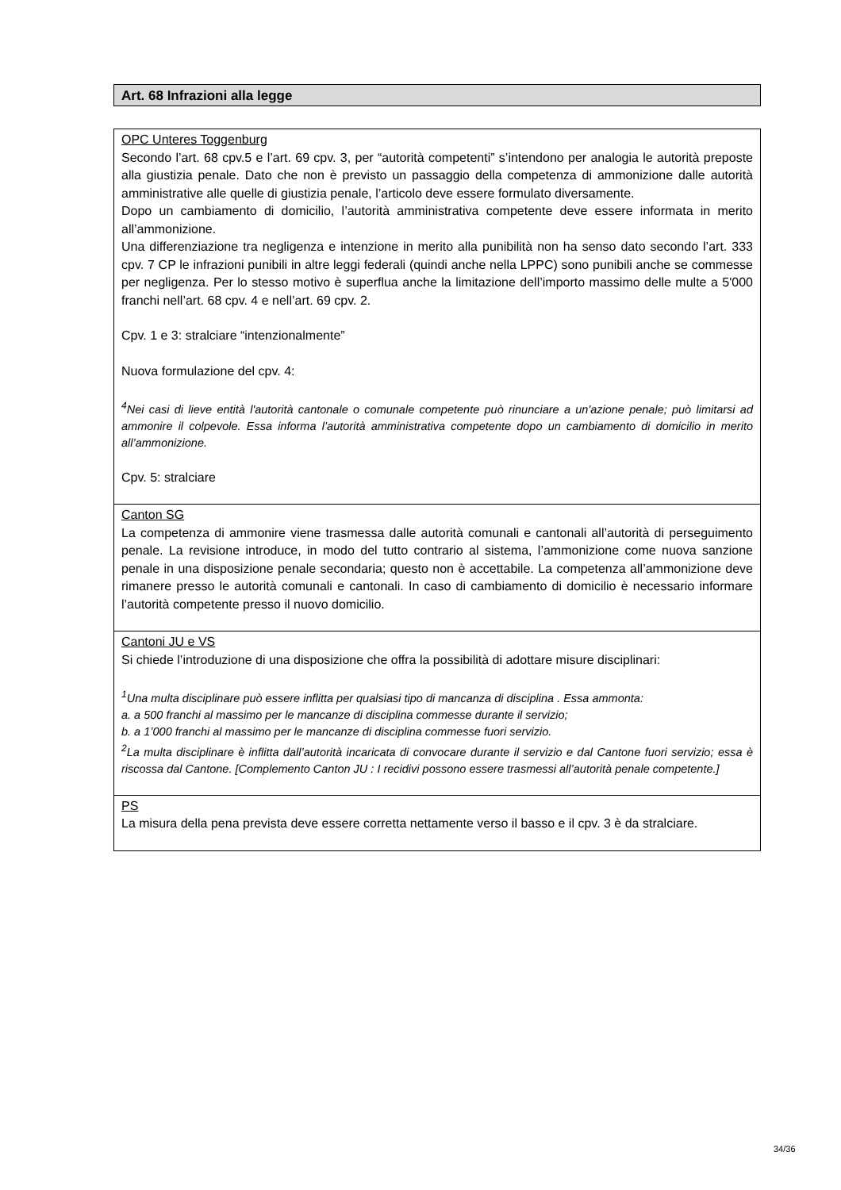Art. 68 Infrazioni alla legge
| OPC Unteres Toggenburg Secondo l’art. 68 cpv.5 e l’art. 69 cpv. 3, per “autorità competenti” s’intendono per analogia le autorità preposte alla giustizia penale. Dato che non è previsto un passaggio della competenza di ammonizione dalle autorità amministrative alle quelle di giustizia penale, l’articolo deve essere formulato diversamente. Dopo un cambiamento di domicilio, l’autorità amministrativa competente deve essere informata in merito all’ammonizione. Una differenziazione tra negligenza e intenzione in merito alla punibilità non ha senso dato secondo l’art. 333 cpv. 7 CP le infrazioni punibili in altre leggi federali (quindi anche nella LPPC) sono punibili anche se commesse per negligenza. Per lo stesso motivo è superflua anche la limitazione dell’importo massimo delle multe a 5'000 franchi nell’art. 68 cpv. 4 e nell’art. 69 cpv. 2. Cpv. 1 e 3: stralciare “intenzionalmente” Nuova formulazione del cpv. 4: <sup>4</sup> Nei casi di lieve entità l'autorità cantonale o comunale competente può rinunciare a un'azione penale; può limitarsi ad ammonire il colpevole. Essa informa l’autorità amministrativa competente dopo un cambiamento di domicilio in merito all’ammonizione. Cpv. 5: stralciare |
| Canton SG La competenza di ammonire viene trasmessa dalle autorità comunali e cantonali all’autorità di perseguimento penale. La revisione introduce, in modo del tutto contrario al sistema, l’ammonizione come nuova sanzione penale in una disposizione penale secondaria; questo non è accettabile. La competenza all’ammonizione deve rimanere presso le autorità comunali e cantonali. In caso di cambiamento di domicilio è necessario informare l’autorità competente presso il nuovo domicilio. |
| Cantoni JU e VS Si chiede l’introduzione di una disposizione che offra la possibilità di adottare misure disciplinari: <sup>1</sup> Una multa disciplinare può essere inflitta per qualsiasi tipo di mancanza di disciplina . Essa ammonta: a. a 500 franchi al massimo per le mancanze di disciplina commesse durante il servizio; b. a 1’000 franchi al massimo per le mancanze di disciplina commesse fuori servizio. <sup>2</sup> La multa disciplinare è inflitta dall’autorità incaricata di convocare durante il servizio e dal Cantone fuori servizio; essa è riscossa dal Cantone. [Complemento Canton JU : I recidivi possono essere trasmessi all’autorità penale competente.] |
| PS La misura della pena prevista deve essere corretta nettamente verso il basso e il cpv. 3 è da stralciare. |
34/36